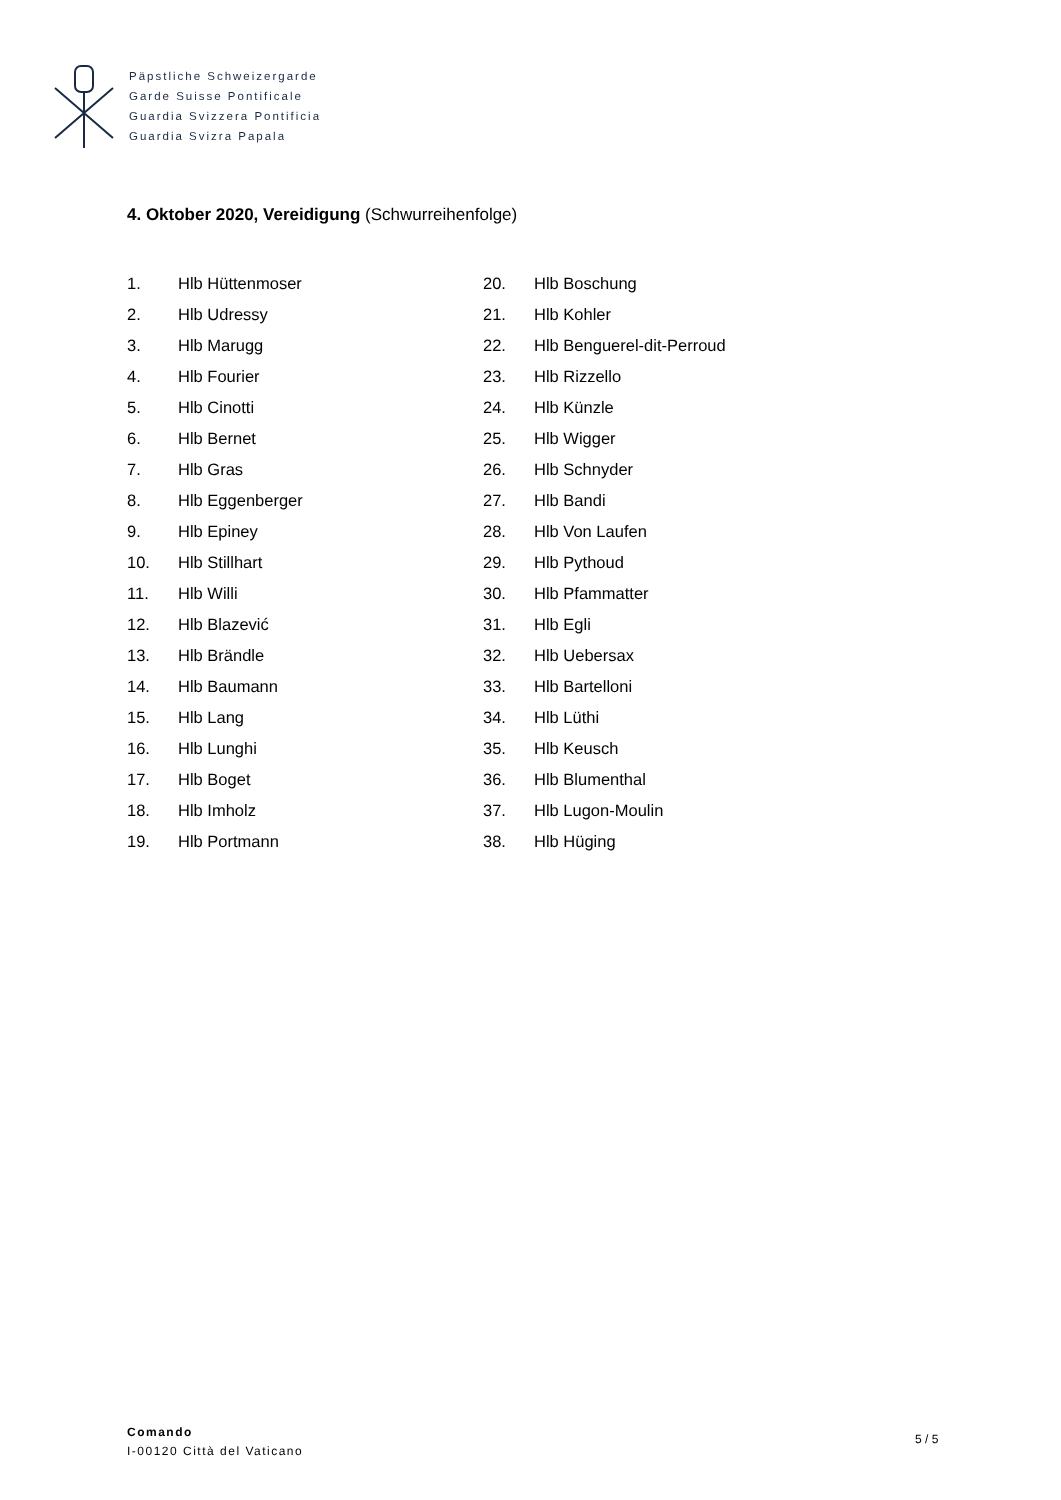Päpstliche Schweizergarde
Garde Suisse Pontificale
Guardia Svizzera Pontificia
Guardia Svizra Papala
4. Oktober 2020, Vereidigung (Schwurreihenfolge)
| 1. | Hlb Hüttenmoser |
| 2. | Hlb Udressy |
| 3. | Hlb Marugg |
| 4. | Hlb Fourier |
| 5. | Hlb Cinotti |
| 6. | Hlb Bernet |
| 7. | Hlb Gras |
| 8. | Hlb Eggenberger |
| 9. | Hlb Epiney |
| 10. | Hlb Stillhart |
| 11. | Hlb Willi |
| 12. | Hlb Blazević |
| 13. | Hlb Brändle |
| 14. | Hlb Baumann |
| 15. | Hlb Lang |
| 16. | Hlb Lunghi |
| 17. | Hlb Boget |
| 18. | Hlb Imholz |
| 19. | Hlb Portmann |
| 20. | Hlb Boschung |
| 21. | Hlb Kohler |
| 22. | Hlb Benguerel-dit-Perroud |
| 23. | Hlb Rizzello |
| 24. | Hlb Künzle |
| 25. | Hlb Wigger |
| 26. | Hlb Schnyder |
| 27. | Hlb Bandi |
| 28. | Hlb Von Laufen |
| 29. | Hlb Pythoud |
| 30. | Hlb Pfammatter |
| 31. | Hlb Egli |
| 32. | Hlb Uebersax |
| 33. | Hlb Bartelloni |
| 34. | Hlb Lüthi |
| 35. | Hlb Keusch |
| 36. | Hlb Blumenthal |
| 37. | Hlb Lugon-Moulin |
| 38. | Hlb Hüging |
Comando
I-00120 Città del Vaticano
5 / 5